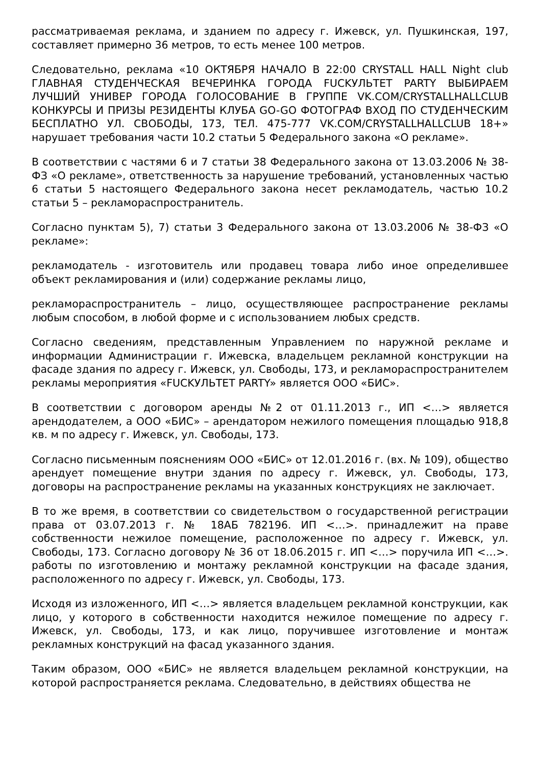рассматриваемая реклама, и зданием по адресу г. Ижевск, ул. Пушкинская, 197, составляет примерно 36 метров, то есть менее 100 метров.
Следовательно, реклама «10 ОКТЯБРЯ НАЧАЛО В 22:00 CRYSTALL HALL Night club ГЛАВНАЯ СТУДЕНЧЕСКАЯ ВЕЧЕРИНКА ГОРОДА FUCKУЛЬТЕТ PARTY ВЫБИРАЕМ ЛУЧШИЙ УНИВЕР ГОРОДА ГОЛОСОВАНИЕ В ГРУППЕ VK.COM/CRYSTALLHALLCLUB КОНКУРСЫ И ПРИЗЫ РЕЗИДЕНТЫ КЛУБА GO-GO ФОТОГРАФ ВХОД ПО СТУДЕНЧЕСКИМ БЕСПЛАТНО УЛ. СВОБОДЫ, 173, ТЕЛ. 475-777 VK.COM/CRYSTALLHALLCLUB 18+» нарушает требования части 10.2 статьи 5 Федерального закона «О рекламе».
В соответствии с частями 6 и 7 статьи 38 Федерального закона от 13.03.2006 № 38-ФЗ «О рекламе», ответственность за нарушение требований, установленных частью 6 статьи 5 настоящего Федерального закона несет рекламодатель, частью 10.2 статьи 5 – рекламораспространитель.
Согласно пунктам 5), 7) статьи 3 Федерального закона от 13.03.2006 № 38-ФЗ «О рекламе»:
рекламодатель - изготовитель или продавец товара либо иное определившее объект рекламирования и (или) содержание рекламы лицо,
рекламораспространитель – лицо, осуществляющее распространение рекламы любым способом, в любой форме и с использованием любых средств.
Согласно сведениям, представленным Управлением по наружной рекламе и информации Администрации г. Ижевска, владельцем рекламной конструкции на фасаде здания по адресу г. Ижевск, ул. Свободы, 173, и рекламораспространителем рекламы мероприятия «FUCKУЛЬТЕТ PARTY» является ООО «БИС».
В соответствии с договором аренды №2 от 01.11.2013 г., ИП <…> является арендодателем, а ООО «БИС» – арендатором нежилого помещения площадью 918,8 кв. м по адресу г. Ижевск, ул. Свободы, 173.
Согласно письменным пояснениям ООО «БИС» от 12.01.2016 г. (вх. № 109), общество арендует помещение внутри здания по адресу г. Ижевск, ул. Свободы, 173, договоры на распространение рекламы на указанных конструкциях не заключает.
В то же время, в соответствии со свидетельством о государственной регистрации права от 03.07.2013 г. № 18АБ 782196. ИП <…>. принадлежит на праве собственности нежилое помещение, расположенное по адресу г. Ижевск, ул. Свободы, 173. Согласно договору № 36 от 18.06.2015 г. ИП <…> поручила ИП <…>. работы по изготовлению и монтажу рекламной конструкции на фасаде здания, расположенного по адресу г. Ижевск, ул. Свободы, 173.
Исходя из изложенного, ИП <…> является владельцем рекламной конструкции, как лицо, у которого в собственности находится нежилое помещение по адресу г. Ижевск, ул. Свободы, 173, и как лицо, поручившее изготовление и монтаж рекламных конструкций на фасад указанного здания.
Таким образом, ООО «БИС» не является владельцем рекламной конструкции, на которой распространяется реклама. Следовательно, в действиях общества не